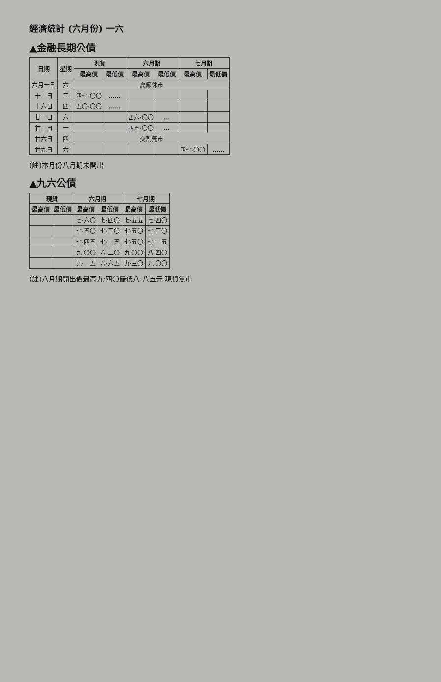經濟統計 (六月份) 一六
▲金融長期公債
| 日期 | 星期 | 現貨 | | 六月期 | | 七月期 | |
| --- | --- | --- | --- | --- | --- | --- | --- |
| | | 最高價 | 最低價 | 最高價 | 最低價 | 最高價 | 最低價 |
| 六月一日 | 六 | 夏節休市 | | | | | |
| 十二日 | 三 | 四七·〇〇 | …… | | | | |
| 十六日 | 四 | 五〇·〇〇 | …… | | | | |
| 廿一日 | 六 | | | 四六·〇〇 | … | | |
| 廿二日 | 一 | | | 四五·〇〇 | … | | |
| 廿六日 | 四 | 交割無市 | | | | | |
| 廿九日 | 六 | | | | | 四七·〇〇 | …… |
(註)本月份八月期未開出
▲九六公債
| 現貨 | | 六月期 | | 七月期 | |
| --- | --- | --- | --- | --- | --- |
| 最高價 | 最低價 | 最高價 | 最低價 | 最高價 | 最低價 |
| | | 七·六〇 | 七·四〇 | 七·五五 | 七·四〇 |
| | | 七·五〇 | 七·三〇 | 七·五〇 | 七·三〇 |
| | | 七·四五 | 七·二五 | 七·五〇 | 七·二五 |
| | | 九·〇〇 | 八·二〇 | 九·〇〇 | 八·四〇 |
| | | 九·一五 | 八·六五 | 九·三〇 | 九·〇〇 |
(註)八月期開出價最高九·四〇最低八·八五元 現貨無市